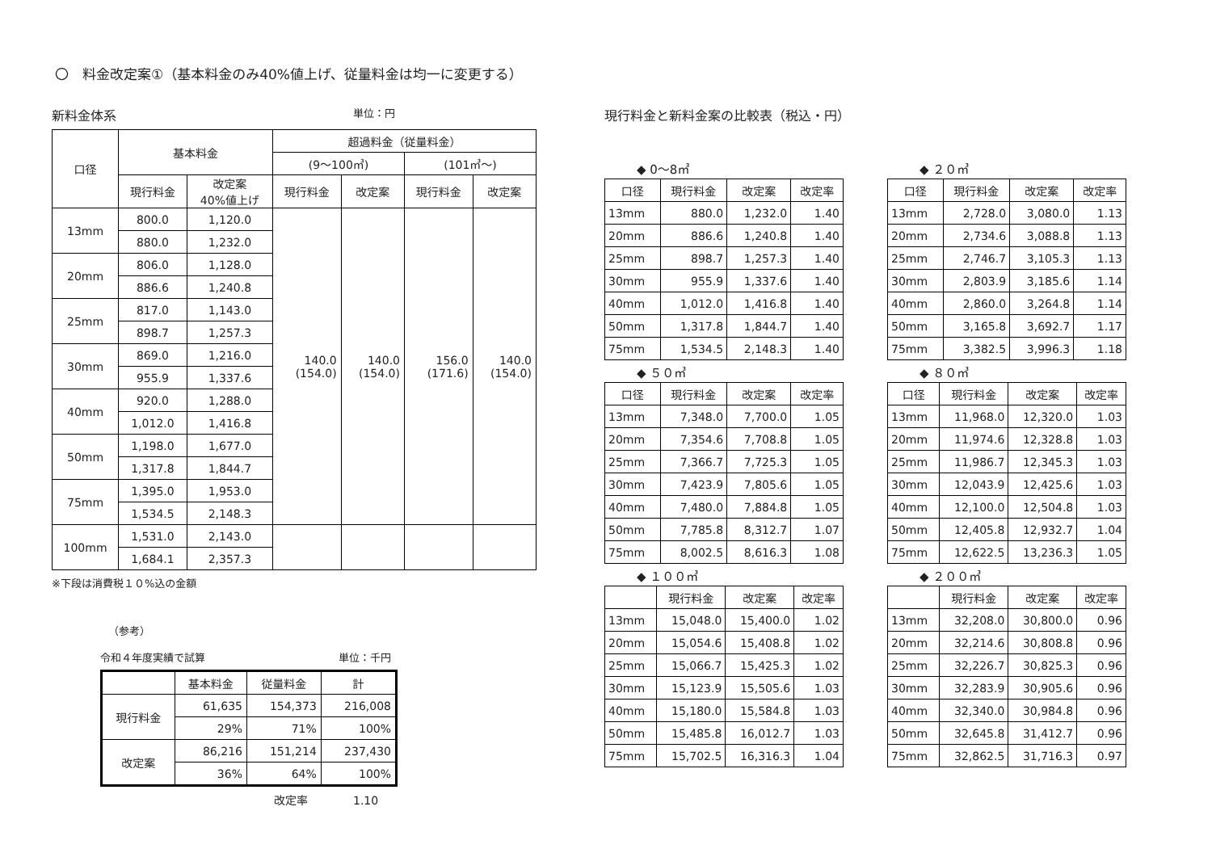〇　料金改定案①（基本料金のみ40%値上げ、従量料金は均一に変更する）
新料金体系 単位：円
| 口径 | 基本料金 | | 超過料金（従量料金） | | | |
| --- | --- | --- | --- | --- | --- | --- |
| | | | (9～100㎥) | | (101㎥～) | |
| | 現行料金 | 改定案 40%値上げ | 現行料金 | 改定案 | 現行料金 | 改定案 |
| 13mm | 800.0 | 1,120.0 | 140.0 (154.0) | 140.0 (154.0) | 156.0 (171.6) | 140.0 (154.0) |
| | 880.0 | 1,232.0 | | | | |
| 20mm | 806.0 | 1,128.0 | | | | |
| | 886.6 | 1,240.8 | | | | |
| 25mm | 817.0 | 1,143.0 | | | | |
| | 898.7 | 1,257.3 | | | | |
| 30mm | 869.0 | 1,216.0 | | | | |
| | 955.9 | 1,337.6 | | | | |
| 40mm | 920.0 | 1,288.0 | | | | |
| | 1,012.0 | 1,416.8 | | | | |
| 50mm | 1,198.0 | 1,677.0 | | | | |
| | 1,317.8 | 1,844.7 | | | | |
| 75mm | 1,395.0 | 1,953.0 | | | | |
| | 1,534.5 | 2,148.3 | | | | |
| 100mm | 1,531.0 | 2,143.0 | | | | |
| | 1,684.1 | 2,357.3 | | | | |
※下段は消費税１０%込の金額
（参考）
令和４年度実績で試算 単位：千円
| | 基本料金 | 従量料金 | 計 |
| 現行料金 | 61,635 | 154,373 | 216,008 |
| | 29% | 71% | 100% |
| 改定案 | 86,216 | 151,214 | 237,430 |
| | 36% | 64% | 100% |
改定率　　　　1.10
現行料金と新料金案の比較表（税込・円）
◆ 0～8㎥
| 口径 | 現行料金 | 改定案 | 改定率 |
| 13mm | 880.0 | 1,232.0 | 1.40 |
| 20mm | 886.6 | 1,240.8 | 1.40 |
| 25mm | 898.7 | 1,257.3 | 1.40 |
| 30mm | 955.9 | 1,337.6 | 1.40 |
| 40mm | 1,012.0 | 1,416.8 | 1.40 |
| 50mm | 1,317.8 | 1,844.7 | 1.40 |
| 75mm | 1,534.5 | 2,148.3 | 1.40 |
◆ ２０㎥
| 口径 | 現行料金 | 改定案 | 改定率 |
| 13mm | 2,728.0 | 3,080.0 | 1.13 |
| 20mm | 2,734.6 | 3,088.8 | 1.13 |
| 25mm | 2,746.7 | 3,105.3 | 1.13 |
| 30mm | 2,803.9 | 3,185.6 | 1.14 |
| 40mm | 2,860.0 | 3,264.8 | 1.14 |
| 50mm | 3,165.8 | 3,692.7 | 1.17 |
| 75mm | 3,382.5 | 3,996.3 | 1.18 |
◆ ５０㎥
| 口径 | 現行料金 | 改定案 | 改定率 |
| 13mm | 7,348.0 | 7,700.0 | 1.05 |
| 20mm | 7,354.6 | 7,708.8 | 1.05 |
| 25mm | 7,366.7 | 7,725.3 | 1.05 |
| 30mm | 7,423.9 | 7,805.6 | 1.05 |
| 40mm | 7,480.0 | 7,884.8 | 1.05 |
| 50mm | 7,785.8 | 8,312.7 | 1.07 |
| 75mm | 8,002.5 | 8,616.3 | 1.08 |
◆ ８０㎥
| 口径 | 現行料金 | 改定案 | 改定率 |
| 13mm | 11,968.0 | 12,320.0 | 1.03 |
| 20mm | 11,974.6 | 12,328.8 | 1.03 |
| 25mm | 11,986.7 | 12,345.3 | 1.03 |
| 30mm | 12,043.9 | 12,425.6 | 1.03 |
| 40mm | 12,100.0 | 12,504.8 | 1.03 |
| 50mm | 12,405.8 | 12,932.7 | 1.04 |
| 75mm | 12,622.5 | 13,236.3 | 1.05 |
◆ １００㎥
| | 現行料金 | 改定案 | 改定率 |
| 13mm | 15,048.0 | 15,400.0 | 1.02 |
| 20mm | 15,054.6 | 15,408.8 | 1.02 |
| 25mm | 15,066.7 | 15,425.3 | 1.02 |
| 30mm | 15,123.9 | 15,505.6 | 1.03 |
| 40mm | 15,180.0 | 15,584.8 | 1.03 |
| 50mm | 15,485.8 | 16,012.7 | 1.03 |
| 75mm | 15,702.5 | 16,316.3 | 1.04 |
◆ ２００㎥
| | 現行料金 | 改定案 | 改定率 |
| 13mm | 32,208.0 | 30,800.0 | 0.96 |
| 20mm | 32,214.6 | 30,808.8 | 0.96 |
| 25mm | 32,226.7 | 30,825.3 | 0.96 |
| 30mm | 32,283.9 | 30,905.6 | 0.96 |
| 40mm | 32,340.0 | 30,984.8 | 0.96 |
| 50mm | 32,645.8 | 31,412.7 | 0.96 |
| 75mm | 32,862.5 | 31,716.3 | 0.97 |